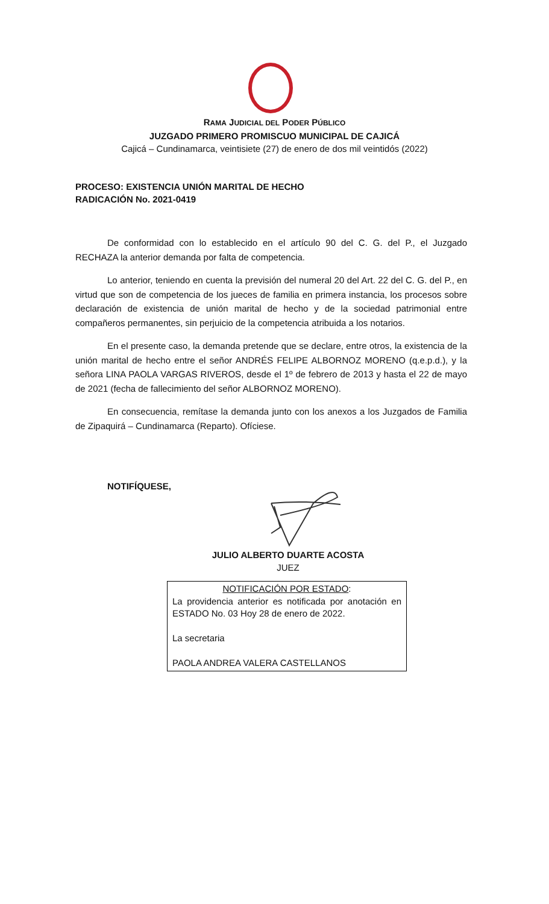RAMA JUDICIAL DEL PODER PÚBLICO
JUZGADO PRIMERO PROMISCUO MUNICIPAL DE CAJICÁ
Cajicá – Cundinamarca, veintisiete (27) de enero de dos mil veintidós (2022)
PROCESO: EXISTENCIA UNIÓN MARITAL DE HECHO
RADICACIÓN No. 2021-0419
De conformidad con lo establecido en el artículo 90 del C. G. del P., el Juzgado RECHAZA la anterior demanda por falta de competencia.
Lo anterior, teniendo en cuenta la previsión del numeral 20 del Art. 22 del C. G. del P., en virtud que son de competencia de los jueces de familia en primera instancia, los procesos sobre declaración de existencia de unión marital de hecho y de la sociedad patrimonial entre compañeros permanentes, sin perjuicio de la competencia atribuida a los notarios.
En el presente caso, la demanda pretende que se declare, entre otros, la existencia de la unión marital de hecho entre el señor ANDRÉS FELIPE ALBORNOZ MORENO (q.e.p.d.), y la señora LINA PAOLA VARGAS RIVEROS, desde el 1º de febrero de 2013 y hasta el 22 de mayo de 2021 (fecha de fallecimiento del señor ALBORNOZ MORENO).
En consecuencia, remítase la demanda junto con los anexos a los Juzgados de Familia de Zipaquirá – Cundinamarca (Reparto). Ofíciese.
NOTIFÍQUESE,
JULIO ALBERTO DUARTE ACOSTA
JUEZ
NOTIFICACIÓN POR ESTADO:
La providencia anterior es notificada por anotación en ESTADO No. 03 Hoy 28 de enero de 2022.
La secretaria
PAOLA ANDREA VALERA CASTELLANOS